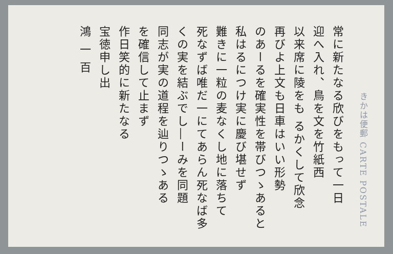きかは便郵 CARTE POSTALE
常に新たなる欣びをもって一日
迎へ入れ、鳥を文を竹紙西
以来席に陵をも るかくして欣念
再びよ上文も日車はいい形勢
のあーるを確実性を帯びつゝあると
私はるにつけ実に慶び堪せず
難きに一粒の麦なくし地に落ちて
死なずば唯だ一にてあらん死なば多
くの実を結ぶでし―ーみを同題
同志が実の道程を辿りつゝある
を確信して止まず
作日笑的に新たなる
宝徳申し出
鴻 一 百